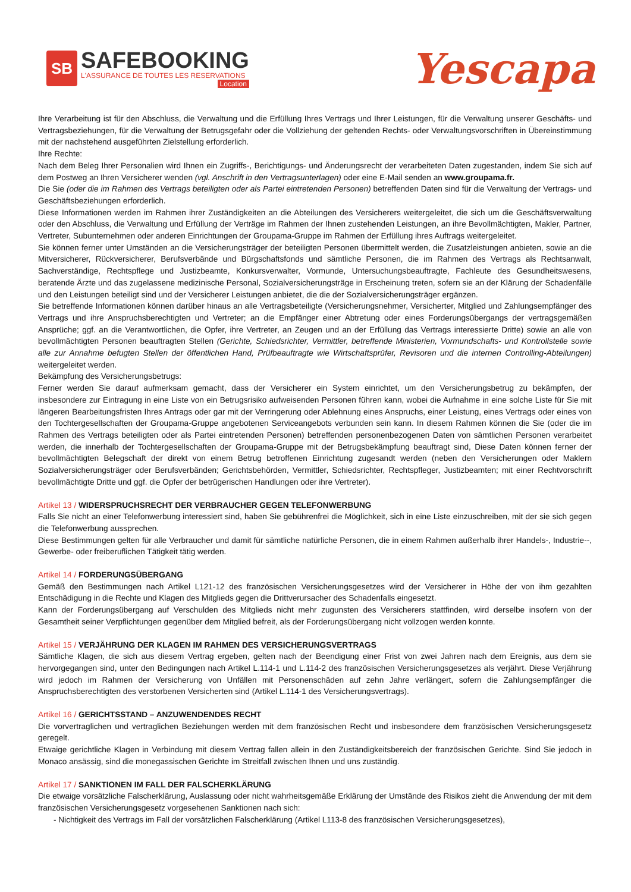SB
SAFEBOOKING
L'ASSURANCE DE TOUTES LES RESERVATIONS
Location
Yescapa
Ihre Verarbeitung ist für den Abschluss, die Verwaltung und die Erfüllung Ihres Vertrags und Ihrer Leistungen, für die Verwaltung unserer Geschäfts- und Vertragsbeziehungen, für die Verwaltung der Betrugsgefahr oder die Vollziehung der geltenden Rechts- oder Verwaltungsvorschriften in Übereinstimmung mit der nachstehend ausgeführten Zielstellung erforderlich.
Ihre Rechte:
Nach dem Beleg Ihrer Personalien wird Ihnen ein Zugriffs-, Berichtigungs- und Änderungsrecht der verarbeiteten Daten zugestanden, indem Sie sich auf dem Postweg an Ihren Versicherer wenden (vgl. Anschrift in den Vertragsunterlagen) oder eine E-Mail senden an www.groupama.fr.
Die Sie (oder die im Rahmen des Vertrags beteiligten oder als Partei eintretenden Personen) betreffenden Daten sind für die Verwaltung der Vertrags- und Geschäftsbeziehungen erforderlich.
Diese Informationen werden im Rahmen ihrer Zuständigkeiten an die Abteilungen des Versicherers weitergeleitet, die sich um die Geschäftsverwaltung oder den Abschluss, die Verwaltung und Erfüllung der Verträge im Rahmen der Ihnen zustehenden Leistungen, an ihre Bevollmächtigten, Makler, Partner, Vertreter, Subunternehmen oder anderen Einrichtungen der Groupama-Gruppe im Rahmen der Erfüllung ihres Auftrags weitergeleitet.
Sie können ferner unter Umständen an die Versicherungsträger der beteiligten Personen übermittelt werden, die Zusatzleistungen anbieten, sowie an die Mitversicherer, Rückversicherer, Berufsverbände und Bürgschaftsfonds und sämtliche Personen, die im Rahmen des Vertrags als Rechtsanwalt, Sachverständige, Rechtspflege und Justizbeamte, Konkursverwalter, Vormunde, Untersuchungsbeauftragte, Fachleute des Gesundheitswesens, beratende Ärzte und das zugelassene medizinische Personal, Sozialversicherungsträge in Erscheinung treten, sofern sie an der Klärung der Schadenfälle und den Leistungen beteiligt sind und der Versicherer Leistungen anbietet, die die der Sozialversicherungsträger ergänzen.
Sie betreffende Informationen können darüber hinaus an alle Vertragsbeteiligte (Versicherungsnehmer, Versicherter, Mitglied und Zahlungsempfänger des Vertrags und ihre Anspruchsberechtigten und Vertreter; an die Empfänger einer Abtretung oder eines Forderungsübergangs der vertragsgemäßen Ansprüche; ggf. an die Verantwortlichen, die Opfer, ihre Vertreter, an Zeugen und an der Erfüllung das Vertrags interessierte Dritte) sowie an alle von bevollmächtigten Personen beauftragten Stellen (Gerichte, Schiedsrichter, Vermittler, betreffende Ministerien, Vormundschafts- und Kontrollstelle sowie alle zur Annahme befugten Stellen der öffentlichen Hand, Prüfbeauftragte wie Wirtschaftsprüfer, Revisoren und die internen Controlling-Abteilungen) weitergeleitet werden.
Bekämpfung des Versicherungsbetrugs:
Ferner werden Sie darauf aufmerksam gemacht, dass der Versicherer ein System einrichtet, um den Versicherungsbetrug zu bekämpfen, der insbesondere zur Eintragung in eine Liste von ein Betrugsrisiko aufweisenden Personen führen kann, wobei die Aufnahme in eine solche Liste für Sie mit längeren Bearbeitungsfristen Ihres Antrags oder gar mit der Verringerung oder Ablehnung eines Anspruchs, einer Leistung, eines Vertrags oder eines von den Tochtergesellschaften der Groupama-Gruppe angebotenen Serviceangebots verbunden sein kann. In diesem Rahmen können die Sie (oder die im Rahmen des Vertrags beteiligten oder als Partei eintretenden Personen) betreffenden personenbezogenen Daten von sämtlichen Personen verarbeitet werden, die innerhalb der Tochtergesellschaften der Groupama-Gruppe mit der Betrugsbekämpfung beauftragt sind, Diese Daten können ferner der bevollmächtigten Belegschaft der direkt von einem Betrug betroffenen Einrichtung zugesandt werden (neben den Versicherungen oder Maklern Sozialversicherungsträger oder Berufsverbänden; Gerichtsbehörden, Vermittler, Schiedsrichter, Rechtspfleger, Justizbeamten; mit einer Rechtvorschrift bevollmächtigte Dritte und ggf. die Opfer der betrügerischen Handlungen oder ihre Vertreter).
Artikel 13 / WIDERSPRUCHSRECHT DER VERBRAUCHER GEGEN TELEFONWERBUNG
Falls Sie nicht an einer Telefonwerbung interessiert sind, haben Sie gebührenfrei die Möglichkeit, sich in eine Liste einzuschreiben, mit der sie sich gegen die Telefonwerbung aussprechen.
Diese Bestimmungen gelten für alle Verbraucher und damit für sämtliche natürliche Personen, die in einem Rahmen außerhalb ihrer Handels-, Industrie--, Gewerbe- oder freiberuflichen Tätigkeit tätig werden.
Artikel 14 / FORDERUNGSÜBERGANG
Gemäß den Bestimmungen nach Artikel L121-12 des französischen Versicherungsgesetzes wird der Versicherer in Höhe der von ihm gezahlten Entschädigung in die Rechte und Klagen des Mitglieds gegen die Drittverursacher des Schadenfalls eingesetzt.
Kann der Forderungsübergang auf Verschulden des Mitglieds nicht mehr zugunsten des Versicherers stattfinden, wird derselbe insofern von der Gesamtheit seiner Verpflichtungen gegenüber dem Mitglied befreit, als der Forderungsübergang nicht vollzogen werden konnte.
Artikel 15 / VERJÄHRUNG DER KLAGEN IM RAHMEN DES VERSICHERUNGSVERTRAGS
Sämtliche Klagen, die sich aus diesem Vertrag ergeben, gelten nach der Beendigung einer Frist von zwei Jahren nach dem Ereignis, aus dem sie hervorgegangen sind, unter den Bedingungen nach Artikel L.114-1 und L.114-2 des französischen Versicherungsgesetzes als verjährt. Diese Verjährung wird jedoch im Rahmen der Versicherung von Unfällen mit Personenschäden auf zehn Jahre verlängert, sofern die Zahlungsempfänger die Anspruchsberechtigten des verstorbenen Versicherten sind (Artikel L.114-1 des Versicherungsvertrags).
Artikel 16 / GERICHTSSTAND – ANZUWENDENDES RECHT
Die vorvertraglichen und vertraglichen Beziehungen werden mit dem französischen Recht und insbesondere dem französischen Versicherungsgesetz geregelt.
Etwaige gerichtliche Klagen in Verbindung mit diesem Vertrag fallen allein in den Zuständigkeitsbereich der französischen Gerichte. Sind Sie jedoch in Monaco ansässig, sind die monegassischen Gerichte im Streitfall zwischen Ihnen und uns zuständig.
Artikel 17 / SANKTIONEN IM FALL DER FALSCHERKLÄRUNG
Die etwaige vorsätzliche Falscherklärung, Auslassung oder nicht wahrheitsgemäße Erklärung der Umstände des Risikos zieht die Anwendung der mit dem französischen Versicherungsgesetz vorgesehenen Sanktionen nach sich:
- Nichtigkeit des Vertrags im Fall der vorsätzlichen Falscherklärung (Artikel L113-8 des französischen Versicherungsgesetzes),